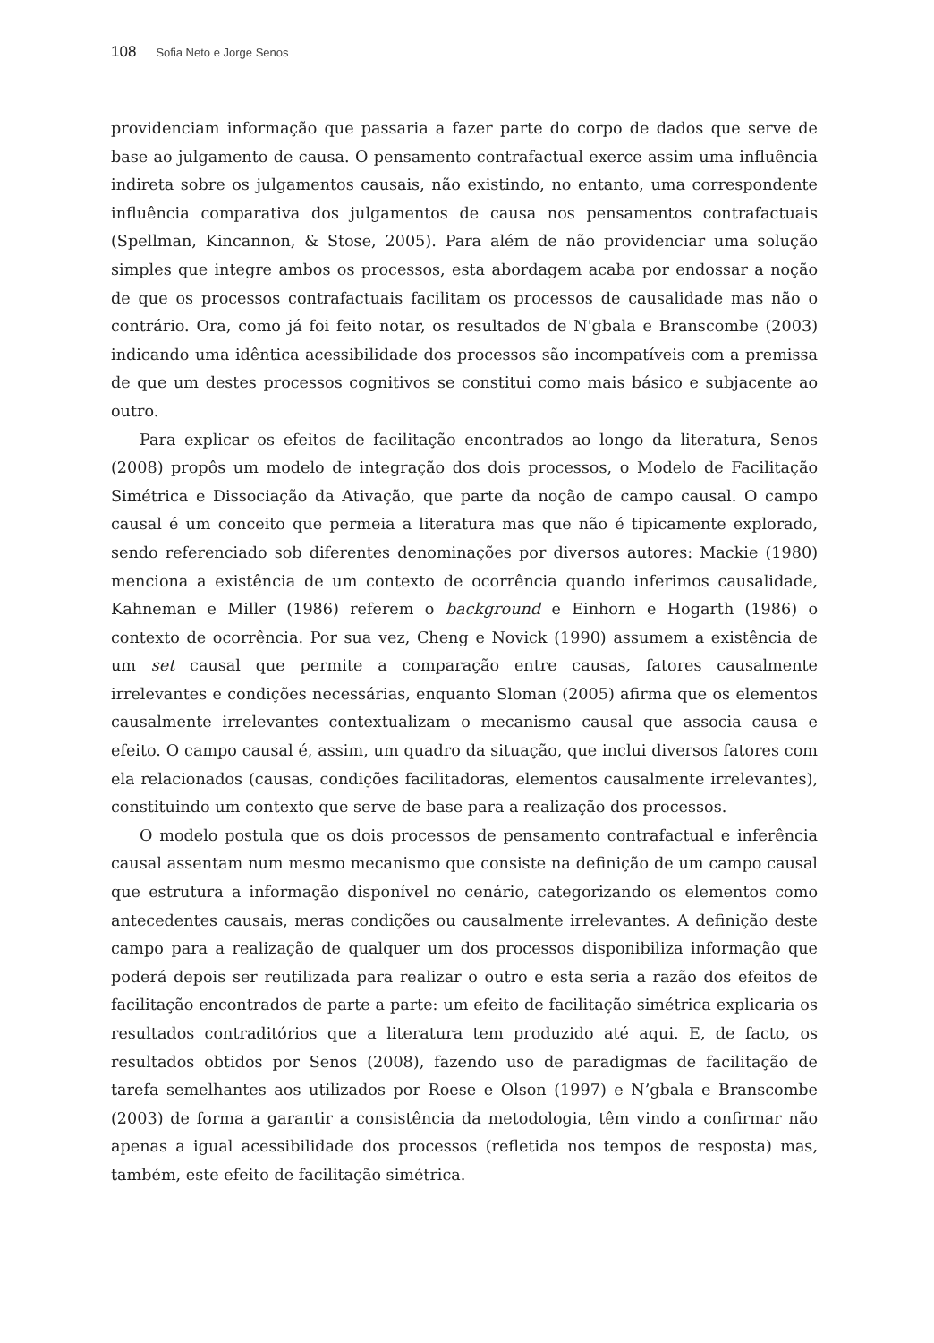108 Sofia Neto e Jorge Senos
providenciam informação que passaria a fazer parte do corpo de dados que serve de base ao julgamento de causa. O pensamento contrafactual exerce assim uma influência indireta sobre os julgamentos causais, não existindo, no entanto, uma correspondente influência comparativa dos julgamentos de causa nos pensamentos contrafactuais (Spellman, Kincannon, & Stose, 2005). Para além de não providenciar uma solução simples que integre ambos os processos, esta abordagem acaba por endossar a noção de que os processos contrafactuais facilitam os processos de causalidade mas não o contrário. Ora, como já foi feito notar, os resultados de N'gbala e Branscombe (2003) indicando uma idêntica acessibilidade dos processos são incompatíveis com a premissa de que um destes processos cognitivos se constitui como mais básico e subjacente ao outro.
Para explicar os efeitos de facilitação encontrados ao longo da literatura, Senos (2008) propôs um modelo de integração dos dois processos, o Modelo de Facilitação Simétrica e Dissociação da Ativação, que parte da noção de campo causal. O campo causal é um conceito que permeia a literatura mas que não é tipicamente explorado, sendo referenciado sob diferentes denominações por diversos autores: Mackie (1980) menciona a existência de um contexto de ocorrência quando inferimos causalidade, Kahneman e Miller (1986) referem o background e Einhorn e Hogarth (1986) o contexto de ocorrência. Por sua vez, Cheng e Novick (1990) assumem a existência de um set causal que permite a comparação entre causas, fatores causalmente irrelevantes e condições necessárias, enquanto Sloman (2005) afirma que os elementos causalmente irrelevantes contextualizam o mecanismo causal que associa causa e efeito. O campo causal é, assim, um quadro da situação, que inclui diversos fatores com ela relacionados (causas, condições facilitadoras, elementos causalmente irrelevantes), constituindo um contexto que serve de base para a realização dos processos.
O modelo postula que os dois processos de pensamento contrafactual e inferência causal assentam num mesmo mecanismo que consiste na definição de um campo causal que estrutura a informação disponível no cenário, categorizando os elementos como antecedentes causais, meras condições ou causalmente irrelevantes. A definição deste campo para a realização de qualquer um dos processos disponibiliza informação que poderá depois ser reutilizada para realizar o outro e esta seria a razão dos efeitos de facilitação encontrados de parte a parte: um efeito de facilitação simétrica explicaria os resultados contraditórios que a literatura tem produzido até aqui. E, de facto, os resultados obtidos por Senos (2008), fazendo uso de paradigmas de facilitação de tarefa semelhantes aos utilizados por Roese e Olson (1997) e N’gbala e Branscombe (2003) de forma a garantir a consistência da metodologia, têm vindo a confirmar não apenas a igual acessibilidade dos processos (refletida nos tempos de resposta) mas, também, este efeito de facilitação simétrica.